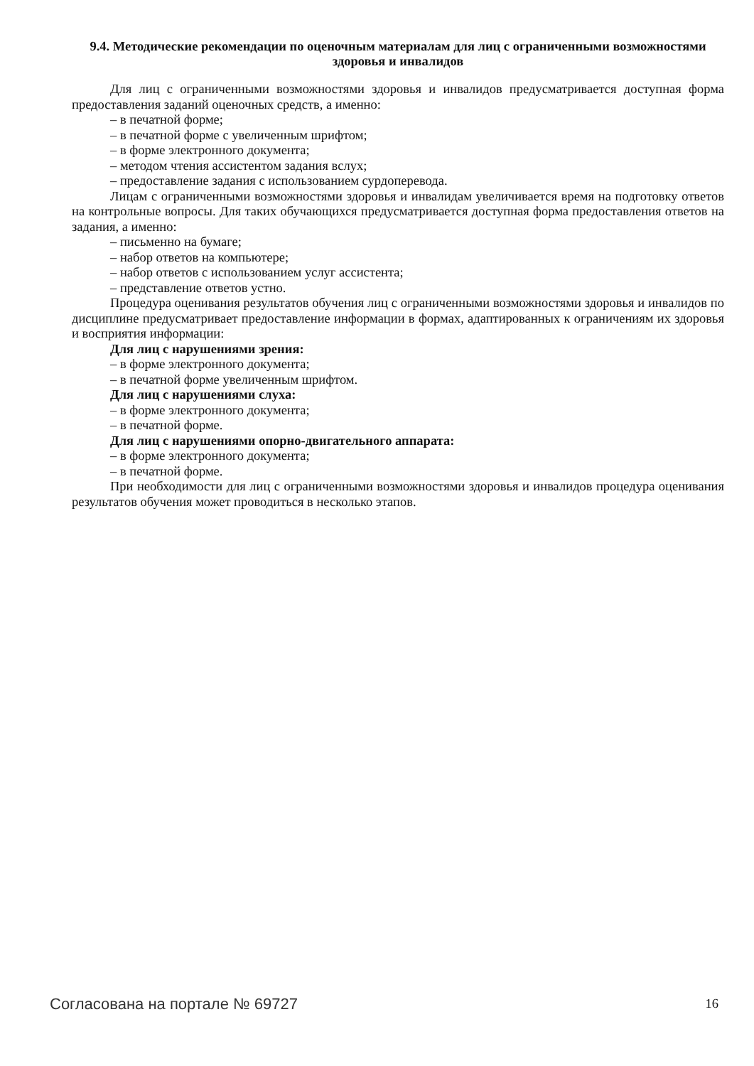9.4. Методические рекомендации по оценочным материалам для лиц с ограниченными возможностями здоровья и инвалидов
Для лиц с ограниченными возможностями здоровья и инвалидов предусматривается доступная форма предоставления заданий оценочных средств, а именно:
– в печатной форме;
– в печатной форме с увеличенным шрифтом;
– в форме электронного документа;
– методом чтения ассистентом задания вслух;
– предоставление задания с использованием сурдоперевода.
Лицам с ограниченными возможностями здоровья и инвалидам увеличивается время на подготовку ответов на контрольные вопросы. Для таких обучающихся предусматривается доступная форма предоставления ответов на задания, а именно:
– письменно на бумаге;
– набор ответов на компьютере;
– набор ответов с использованием услуг ассистента;
– представление ответов устно.
Процедура оценивания результатов обучения лиц с ограниченными возможностями здоровья и инвалидов по дисциплине предусматривает предоставление информации в формах, адаптированных к ограничениям их здоровья и восприятия информации:
Для лиц с нарушениями зрения:
– в форме электронного документа;
– в печатной форме увеличенным шрифтом.
Для лиц с нарушениями слуха:
– в форме электронного документа;
– в печатной форме.
Для лиц с нарушениями опорно-двигательного аппарата:
– в форме электронного документа;
– в печатной форме.
При необходимости для лиц с ограниченными возможностями здоровья и инвалидов процедура оценивания результатов обучения может проводиться в несколько этапов.
Согласована на портале № 69727 16